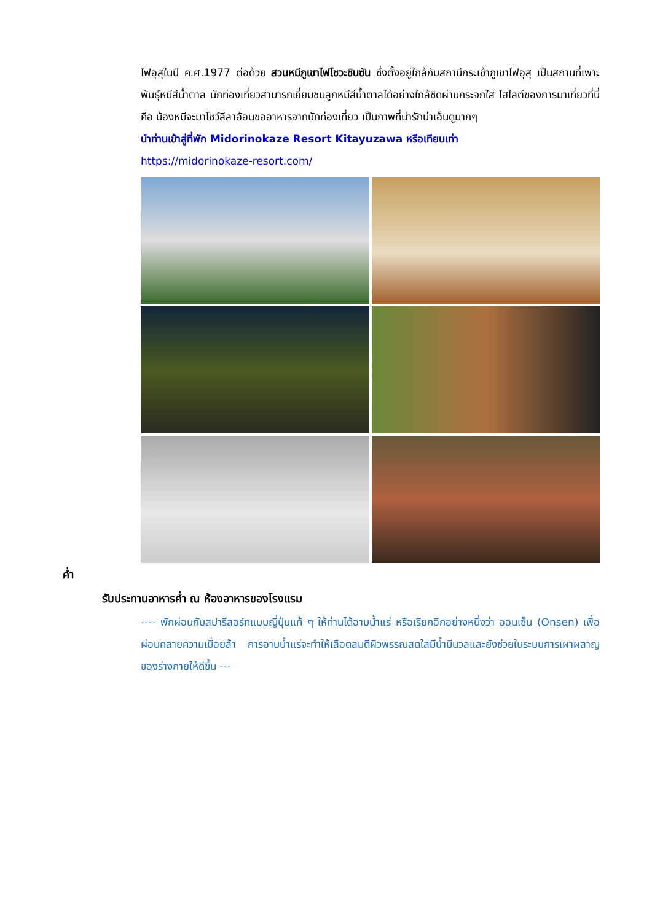ไฟอุสุในปี ค.ศ.1977 ต่อด้วย สวนหมีภูเขาไฟโชวะชินซัน ซึ่งตั้งอยู่ใกล้กับสถานีกระเช้าภูเขาไฟอุสุ เป็นสถานที่เพาะพันธุ์หมีสีน้ำตาล นักท่องเที่ยวสามารถเยี่ยมชมลูกหมีสีน้ำตาลได้อย่างใกล้ชิดผ่านกระจกใส ไฮไลต์ของการมาเที่ยวที่นี่คือ น้องหมีจะมาโชว์ลีลาอ้อนขออาหารจากนักท่องเที่ยว เป็นภาพที่น่ารักน่าเอ็นดูมากๆ
นำท่านเข้าสู่ที่พัก Midorinokaze Resort Kitayuzawa หรือเทียบเท่า
https://midorinokaze-resort.com/
ค่ำ
รับประทานอาหารค่ำ ณ ห้องอาหารของโรงแรม
---- พักผ่อนกับสปารีสอร์ทแบบญี่ปุ่นแท้ ๆ ให้ท่านได้อาบน้ำแร่ หรือเรียกอีกอย่างหนึ่งว่า ออนเซ็น (Onsen) เพื่อผ่อนคลายความเมื่อยล้า การอาบน้ำแร่จะทำให้เลือดลมดีผิวพรรณสดใสมีน้ำมีนวลและยังช่วยในระบบการเผาผลาญของร่างกายให้ดีขึ้น ---